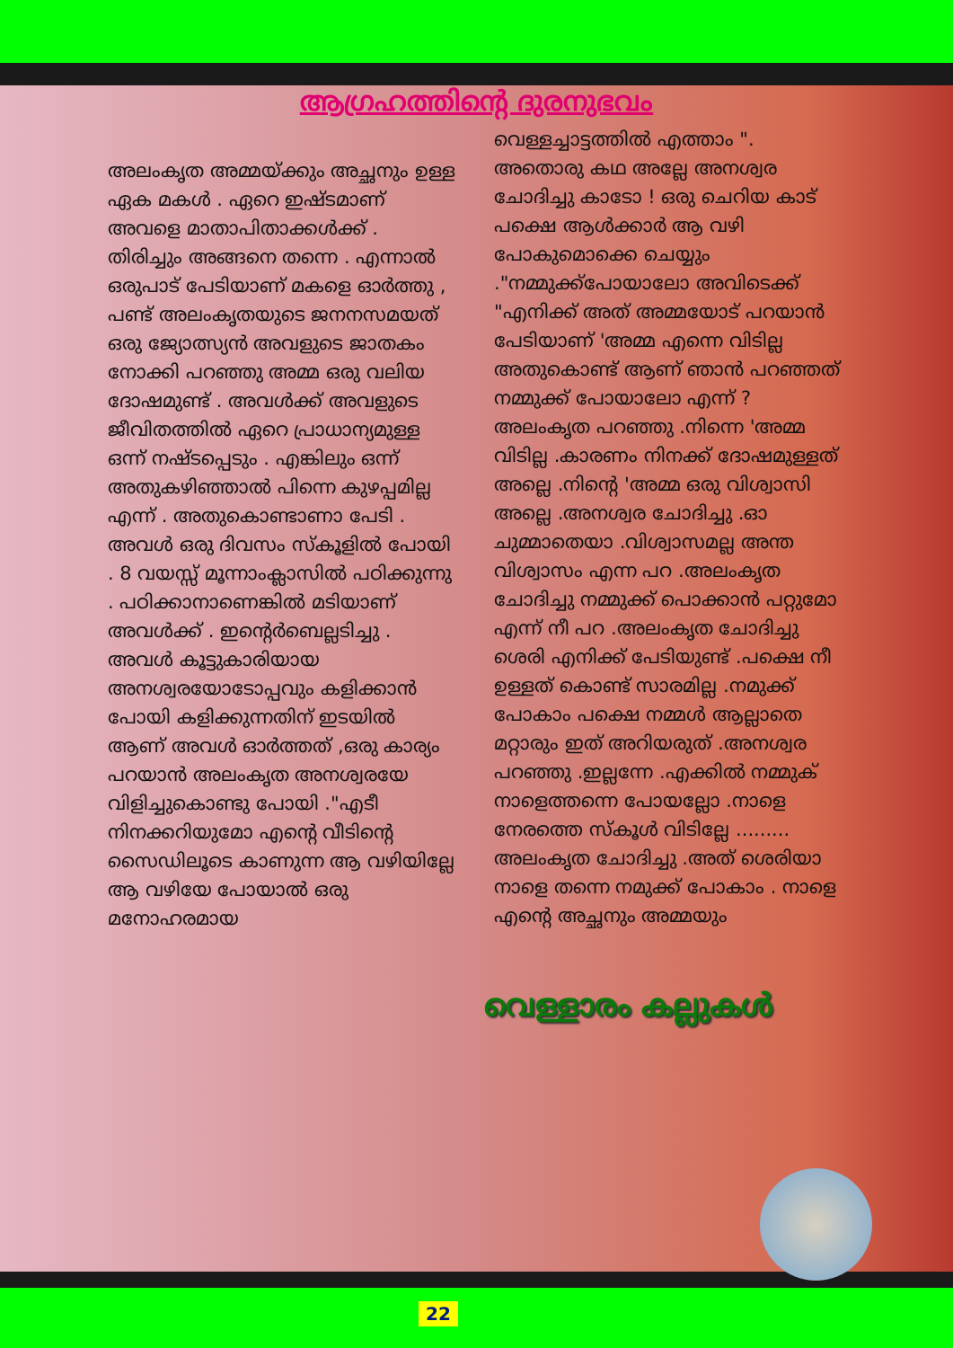ആഗ്രഹത്തിന്റെ ദുരനുഭവം
അലംകൃത അമ്മയ്ക്കും അച്ഛനും ഉള്ള ഏക മകൾ . ഏറെ ഇഷ്ടമാണ് അവളെ മാതാപിതാക്കൾക്ക് . തിരിച്ചും അങ്ങനെ തന്നെ . എന്നാൽ ഒരുപാട് പേടിയാണ് മകളെ ഓർത്തു , പണ്ട് അലംകൃതയുടെ ജനനസമയത് ഒരു ജ്യോത്സ്യൻ അവളുടെ ജാതകം നോക്കി പറഞ്ഞു അമ്മ ഒരു വലിയ ദോഷമുണ്ട് . അവൾക്ക് അവളുടെ ജീവിതത്തിൽ ഏറെ പ്രാധാന്യമുള്ള ഒന്ന് നഷ്ടപ്പെടും . എങ്കിലും ഒന്ന് അതുകഴിഞ്ഞാൽ പിന്നെ കുഴപ്പമില്ല എന്ന് . അതുകൊണ്ടാണാ പേടി . അവൾ ഒരു ദിവസം സ്കൂളിൽ പോയി . 8 വയസ്സ് മൂന്നാംക്ലാസിൽ പഠിക്കുന്നു . പഠിക്കാനാണെങ്കിൽ മടിയാണ് അവൾക്ക് . ഇന്റെർബെല്ലടിച്ചു . അവൾ കൂട്ടുകാരിയായ അനശ്വരയോടോപ്പവും കളിക്കാൻ പോയി കളിക്കുന്നതിന് ഇടയിൽ ആണ് അവൾ ഓർത്തത് ,ഒരു കാര്യം പറയാൻ അലംകൃത അനശ്വരയേ വിളിച്ചുകൊണ്ടു പോയി ."എടീ നിനക്കറിയുമോ എന്റെ വീടിന്റെ സൈഡിലൂടെ കാണുന്ന ആ വഴിയില്ലേ ആ വഴിയേ പോയാൽ ഒരു മനോഹരമായ
വെള്ളച്ചാട്ടത്തിൽ എത്താം ". അതൊരു കഥ അല്ലേ അനശ്വര ചോദിച്ചു കാടോ ! ഒരു ചെറിയ കാട് പക്ഷെ ആൾക്കാർ ആ വഴി പോകുമൊക്കെ ചെയ്യും ."നമ്മുക്ക്പോയാലോ അവിടെക്ക് "എനിക്ക് അത് അമ്മയോട് പറയാൻ പേടിയാണ് 'അമ്മ എന്നെ വിടില്ല അതുകൊണ്ട് ആണ് ഞാൻ പറഞ്ഞത് നമ്മുക്ക് പോയാലോ എന്ന് ? അലംകൃത പറഞ്ഞു .നിന്നെ 'അമ്മ വിടില്ല .കാരണം നിനക്ക് ദോഷമുള്ളത് അല്ലെ .നിന്റെ 'അമ്മ ഒരു വിശ്വാസി അല്ലെ .അനശ്വര ചോദിച്ചു .ഓ ചുമ്മാതെയാ .വിശ്വാസമല്ല അന്ത വിശ്വാസം എന്ന പറ .അലംകൃത ചോദിച്ചു നമ്മുക്ക് പൊക്കാൻ പറ്റുമോ എന്ന് നീ പറ .അലംകൃത ചോദിച്ചു ശെരി എനിക്ക് പേടിയുണ്ട് .പക്ഷെ നീ ഉള്ളത് കൊണ്ട് സാരമില്ല .നമുക്ക് പോകാം പക്ഷെ നമ്മൾ ആല്ലാതെ മറ്റാരും ഇത് അറിയരുത് .അനശ്വര പറഞ്ഞു .ഇല്ലന്നേ .എക്കിൽ നമ്മുക് നാളെത്തന്നെ പോയല്ലോ .നാളെ നേരത്തെ സ്കൂൾ വിടില്ലേ ......... അലംകൃത ചോദിച്ചു .അത് ശെരിയാ നാളെ തന്നെ നമുക്ക് പോകാം . നാളെ എന്റെ അച്ഛനും അമ്മയും
വെള്ളാരം കല്ലുകൾ
22